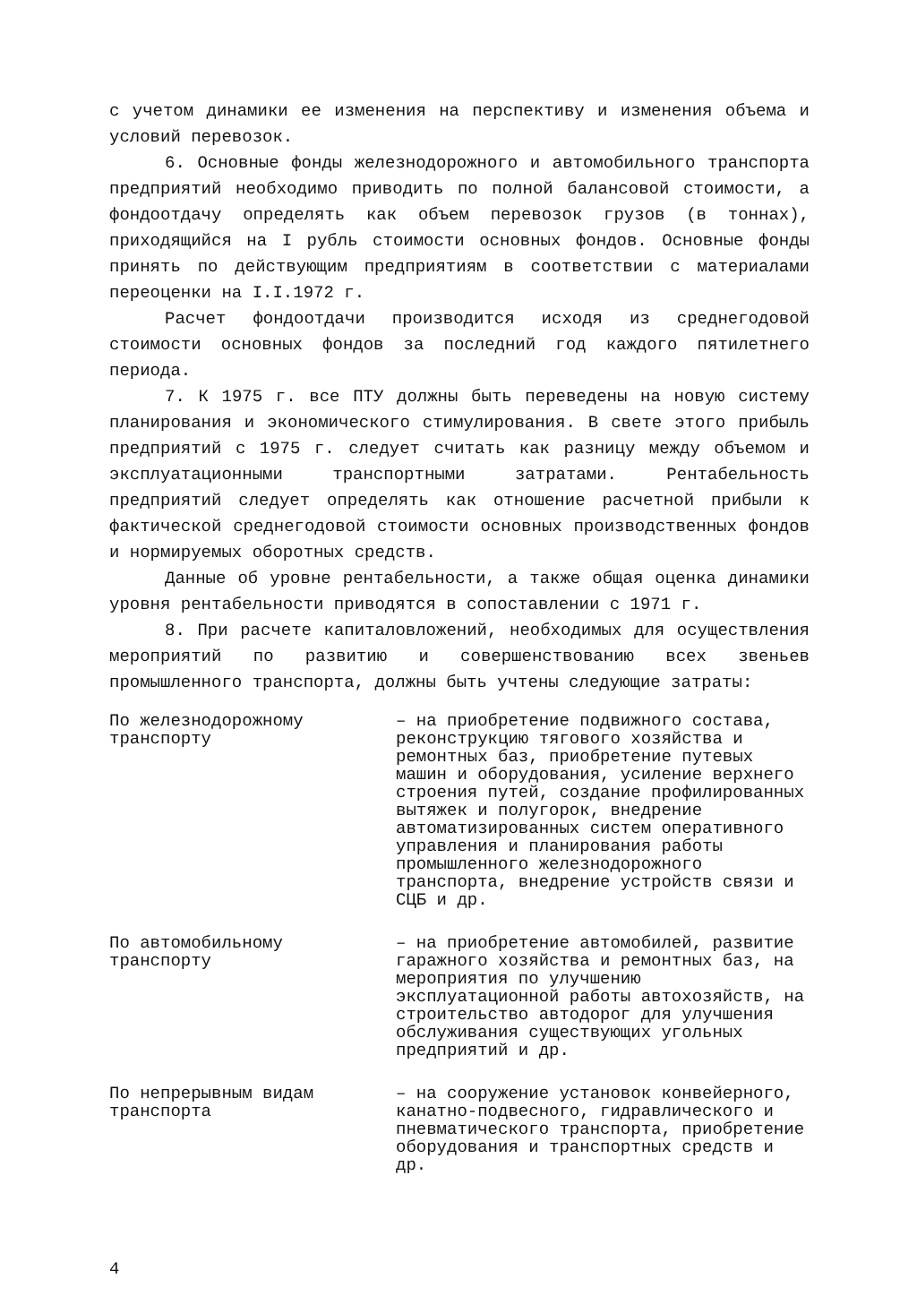с учетом динамики ее изменения на перспективу и изменения объема и условий перевозок.
6. Основные фонды железнодорожного и автомобильного транспорта предприятий необходимо приводить по полной балансовой стоимости, а фондоотдачу определять как объем перевозок грузов (в тоннах), приходящийся на I рубль стоимости основных фондов. Основные фонды принять по действующим предприятиям в соответствии с материалами переоценки на I.I.1972 г.
Расчет фондоотдачи производится исходя из среднегодовой стоимости основных фондов за последний год каждого пятилетнего периода.
7. К 1975 г. все ПТУ должны быть переведены на новую систему планирования и экономического стимулирования. В свете этого прибыль предприятий с 1975 г. следует считать как разницу между объемом и эксплуатационными транспортными затратами. Рентабельность предприятий следует определять как отношение расчетной прибыли к фактической среднегодовой стоимости основных производственных фондов и нормируемых оборотных средств.
Данные об уровне рентабельности, а также общая оценка динамики уровня рентабельности приводятся в сопоставлении с 1971 г.
8. При расчете капиталовложений, необходимых для осуществления мероприятий по развитию и совершенствованию всех звеньев промышленного транспорта, должны быть учтены следующие затраты:
По железнодорожному транспорту
– на приобретение подвижного состава, реконструкцию тягового хозяйства и ремонтных баз, приобретение путевых машин и оборудования, усиление верхнего строения путей, создание профилированных вытяжек и полугорок, внедрение автоматизированных систем оперативного управления и планирования работы промышленного железнодорожного транспорта, внедрение устройств связи и СЦБ и др.
По автомобильному транспорту
– на приобретение автомобилей, развитие гаражного хозяйства и ремонтных баз, на мероприятия по улучшению эксплуатационной работы автохозяйств, на строительство автодорог для улучшения обслуживания существующих угольных предприятий и др.
По непрерывным видам транспорта
– на сооружение установок конвейерного, канатно-подвесного, гидравлического и пневматического транспорта, приобретение оборудования и транспортных средств и др.
4